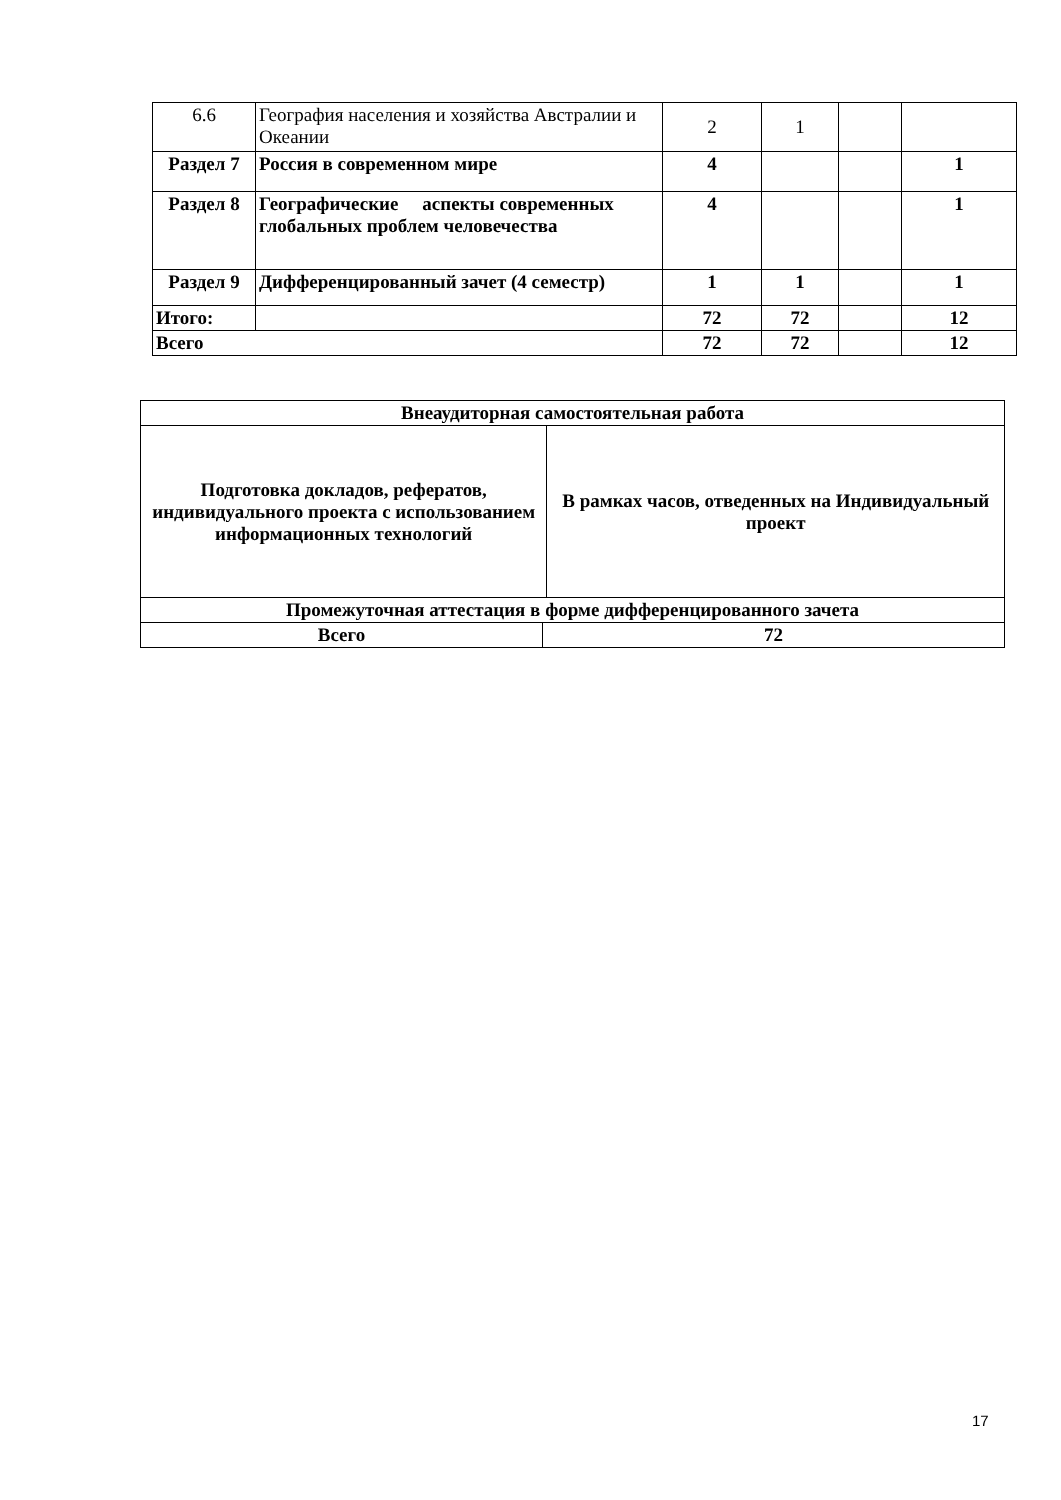| 6.6 | География населения и хозяйства Австралии и Океании | 2 | 1 | | |
| Раздел 7 | Россия в современном мире | 4 | | | 1 |
| Раздел 8 | Географические аспекты современных глобальных проблем человечества | 4 | | | 1 |
| Раздел 9 | Дифференцированный зачет (4 семестр) | 1 | 1 | | 1 |
| Итого: | | 72 | 72 | | 12 |
| Всего | | 72 | 72 | | 12 |
| Внеаудиторная самостоятельная работа | | |
| Подготовка докладов, рефератов, индивидуального проекта с использованием информационных технологий | | В рамках часов, отведенных на Индивидуальный проект |
| Промежуточная аттестация в форме дифференцированного зачета | | |
| Всего | 72 | |
17